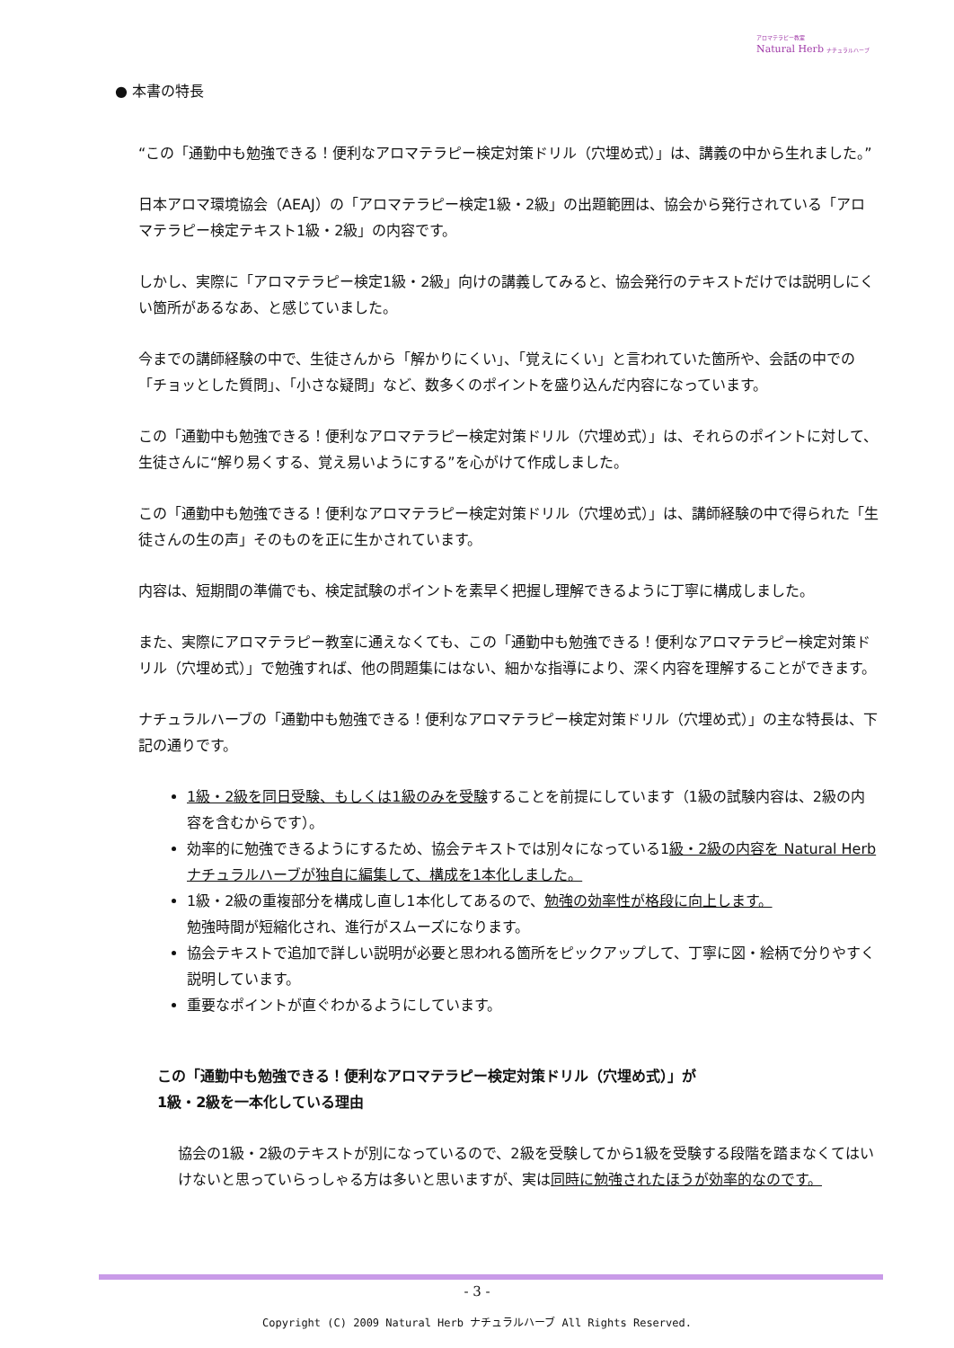アロマテラピー教室
Natural Herb ナチュラルハーブ
● 本書の特長
“この「通勤中も勉強できる！便利なアロマテラピー検定対策ドリル（穴埋め式）」は、講義の中から生れました。”
日本アロマ環境協会（AEAJ）の「アロマテラピー検定1級・2級」の出題範囲は、協会から発行されている「アロマテラピー検定テキスト1級・2級」の内容です。
しかし、実際に「アロマテラピー検定1級・2級」向けの講義してみると、協会発行のテキストだけでは説明しにくい箇所があるなあ、と感じていました。
今までの講師経験の中で、生徒さんから「解かりにくい」、「覚えにくい」と言われていた箇所や、会話の中での「チョッとした質問」、「小さな疑問」など、数多くのポイントを盛り込んだ内容になっています。
この「通勤中も勉強できる！便利なアロマテラピー検定対策ドリル（穴埋め式）」は、それらのポイントに対して、生徒さんに“解り易くする、覚え易いようにする”を心がけて作成しました。
この「通勤中も勉強できる！便利なアロマテラピー検定対策ドリル（穴埋め式）」は、講師経験の中で得られた「生徒さんの生の声」そのものを正に生かされています。
内容は、短期間の準備でも、検定試験のポイントを素早く把握し理解できるように丁寧に構成しました。
また、実際にアロマテラピー教室に通えなくても、この「通勤中も勉強できる！便利なアロマテラピー検定対策ドリル（穴埋め式）」で勉強すれば、他の問題集にはない、細かな指導により、深く内容を理解することができます。
ナチュラルハーブの「通勤中も勉強できる！便利なアロマテラピー検定対策ドリル（穴埋め式）」の主な特長は、下記の通りです。
1級・2級を同日受験、もしくは1級のみを受験することを前提にしています（1級の試験内容は、2級の内容を含むからです）。
効率的に勉強できるようにするため、協会テキストでは別々になっている1級・2級の内容を Natural Herb ナチュラルハーブが独自に編集して、構成を1本化しました。
1級・2級の重複部分を構成し直し1本化してあるので、勉強の効率性が格段に向上します。
勉強時間が短縮化され、進行がスムーズになります。
協会テキストで追加で詳しい説明が必要と思われる箇所をピックアップして、丁寧に図・絵柄で分りやすく説明しています。
重要なポイントが直ぐわかるようにしています。
この「通勤中も勉強できる！便利なアロマテラピー検定対策ドリル（穴埋め式）」が
1級・2級を一本化している理由
協会の1級・2級のテキストが別になっているので、2級を受験してから1級を受験する段階を踏まなくてはいけないと思っていらっしゃる方は多いと思いますが、実は同時に勉強されたほうが効率的なのです。
- 3 -
Copyright (C) 2009 Natural Herb ナチュラルハーブ All Rights Reserved.